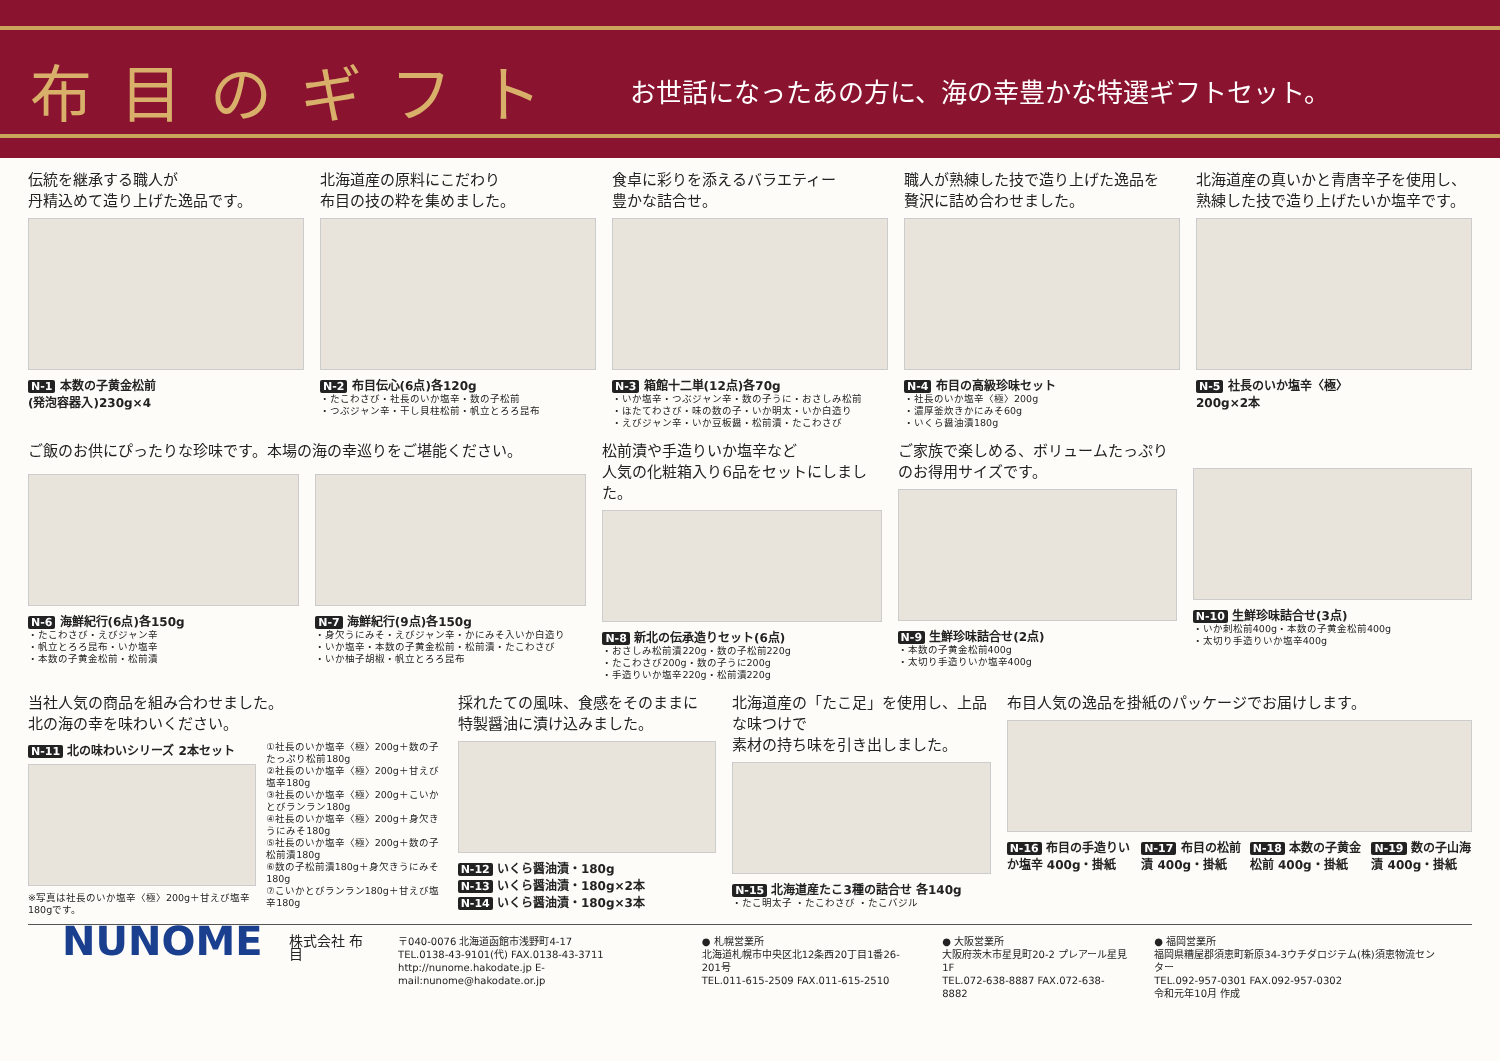布目のギフト
お世話になったあの方に、海の幸豊かな特選ギフトセット。
伝統を継承する職人が
丹精込めて造り上げた逸品です。
N-1 本数の子黄金松前
(発泡容器入)230g×4
北海道産の原料にこだわり
布目の技の粋を集めました。
N-2 布目伝心(6点)各120g
・たこわさび・社長のいか塩辛・数の子松前
・つぶジャン辛・干し貝柱松前・帆立とろろ昆布
食卓に彩りを添えるバラエティー
豊かな詰合せ。
N-3 箱館十二単(12点)各70g
・いか塩辛・つぶジャン辛・数の子うに・おさしみ松前
・ほたてわさび・味の数の子・いか明太・いか白造り
・えびジャン辛・いか豆板醤・松前漬・たこわさび
職人が熟練した技で造り上げた逸品を
贅沢に詰め合わせました。
N-4 布目の高級珍味セット
・社長のいか塩辛〈極〉200g
・濃厚釜炊きかにみそ60g
・いくら醤油漬180g
北海道産の真いかと青唐辛子を使用し、
熟練した技で造り上げたいか塩辛です。
N-5 社長のいか塩辛〈極〉
200g×2本
ご飯のお供にぴったりな珍味です。本場の海の幸巡りをご堪能ください。
N-6 海鮮紀行(6点)各150g
・たこわさび・えびジャン辛
・帆立とろろ昆布・いか塩辛
・本数の子黄金松前・松前漬
N-7 海鮮紀行(9点)各150g
・身欠うにみそ・えびジャン辛・かにみそ入いか白造り
・いか塩辛・本数の子黄金松前・松前漬・たこわさび
・いか柚子胡椒・帆立とろろ昆布
松前漬や手造りいか塩辛など
人気の化粧箱入り6品をセットにしました。
N-8 新北の伝承造りセット(6点)
・おさしみ松前漬220g・数の子松前220g
・たこわさび200g・数の子うに200g
・手造りいか塩辛220g・松前漬220g
ご家族で楽しめる、ボリュームたっぷりのお得用サイズです。
N-9 生鮮珍味詰合せ(2点)
・本数の子黄金松前400g
・太切り手造りいか塩辛400g
N-10 生鮮珍味詰合せ(3点)
・いか刺松前400g・本数の子黄金松前400g
・太切り手造りいか塩辛400g
当社人気の商品を組み合わせました。
北の海の幸を味わいください。
N-11 北の味わいシリーズ 2本セット
※写真は社長のいか塩辛〈極〉200g＋甘えび塩辛180gです。
①社長のいか塩辛〈極〉200g＋数の子たっぷり松前180g
②社長のいか塩辛〈極〉200g＋甘えび塩辛180g
③社長のいか塩辛〈極〉200g＋こいかとびランラン180g
④社長のいか塩辛〈極〉200g＋身欠きうにみそ180g
⑤社長のいか塩辛〈極〉200g＋数の子松前漬180g
⑥数の子松前漬180g＋身欠きうにみそ180g
⑦こいかとびランラン180g＋甘えび塩辛180g
採れたての風味、食感をそのままに
特製醤油に漬け込みました。
N-12 いくら醤油漬・180g
N-13 いくら醤油漬・180g×2本
N-14 いくら醤油漬・180g×3本
北海道産の「たこ足」を使用し、上品な味つけで
素材の持ち味を引き出しました。
N-15 北海道産たこ3種の詰合せ 各140g
・たこ明太子 ・たこわさび ・たこバジル
布目人気の逸品を掛紙のパッケージでお届けします。
N-16 布目の手造りいか塩辛 400g・掛紙 N-17 布目の松前漬 400g・掛紙 N-18 本数の子黄金松前 400g・掛紙 N-19 数の子山海漬 400g・掛紙
NUNOME
株式会社 布目
〒040-0076 北海道函館市浅野町4-17
TEL.0138-43-9101(代) FAX.0138-43-3711
http://nunome.hakodate.jp E-mail:nunome@hakodate.or.jp
● 札幌営業所
北海道札幌市中央区北12条西20丁目1番26-201号
TEL.011-615-2509 FAX.011-615-2510
● 大阪営業所
大阪府茨木市星見町20-2 プレアール星見1F
TEL.072-638-8887 FAX.072-638-8882
● 福岡営業所
福岡県糟屋郡須恵町新原34-3ウチダロジテム(株)須恵物流センター
TEL.092-957-0301 FAX.092-957-0302
令和元年10月 作成